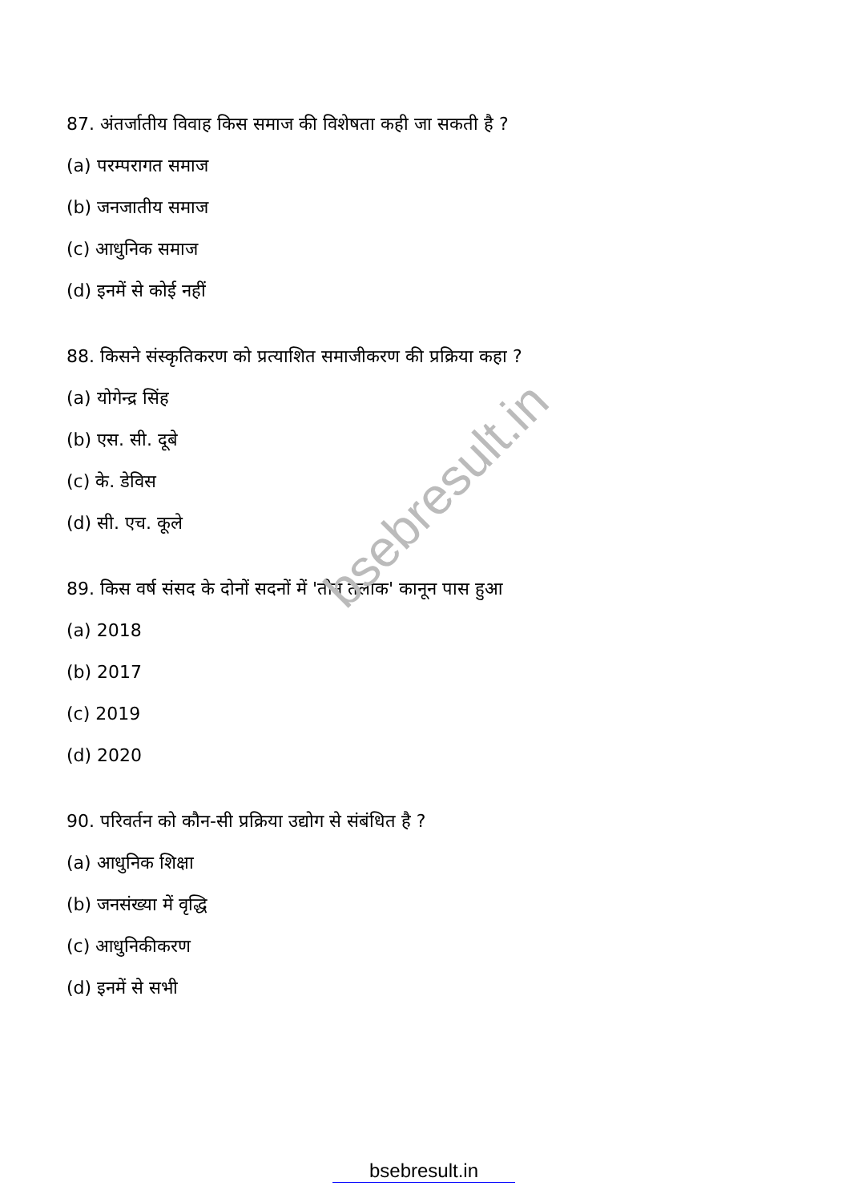bsebresult.in
87. अंतर्जातीय विवाह किस समाज की विशेषता कही जा सकती है ?
(a) परम्परागत समाज
(b) जनजातीय समाज
(c) आधुनिक समाज
(d) इनमें से कोई नहीं
88. किसने संस्कृतिकरण को प्रत्याशित समाजीकरण की प्रक्रिया कहा ?
(a) योगेन्द्र सिंह
(b) एस. सी. दूबे
(c) के. डेविस
(d) सी. एच. कूले
89. किस वर्ष संसद के दोनों सदनों में 'तीन तलाक' कानून पास हुआ
(a) 2018
(b) 2017
(c) 2019
(d) 2020
90. परिवर्तन को कौन-सी प्रक्रिया उद्योग से संबंधित है ?
(a) आधुनिक शिक्षा
(b) जनसंख्या में वृद्धि
(c) आधुनिकीकरण
(d) इनमें से सभी
bsebresult.in